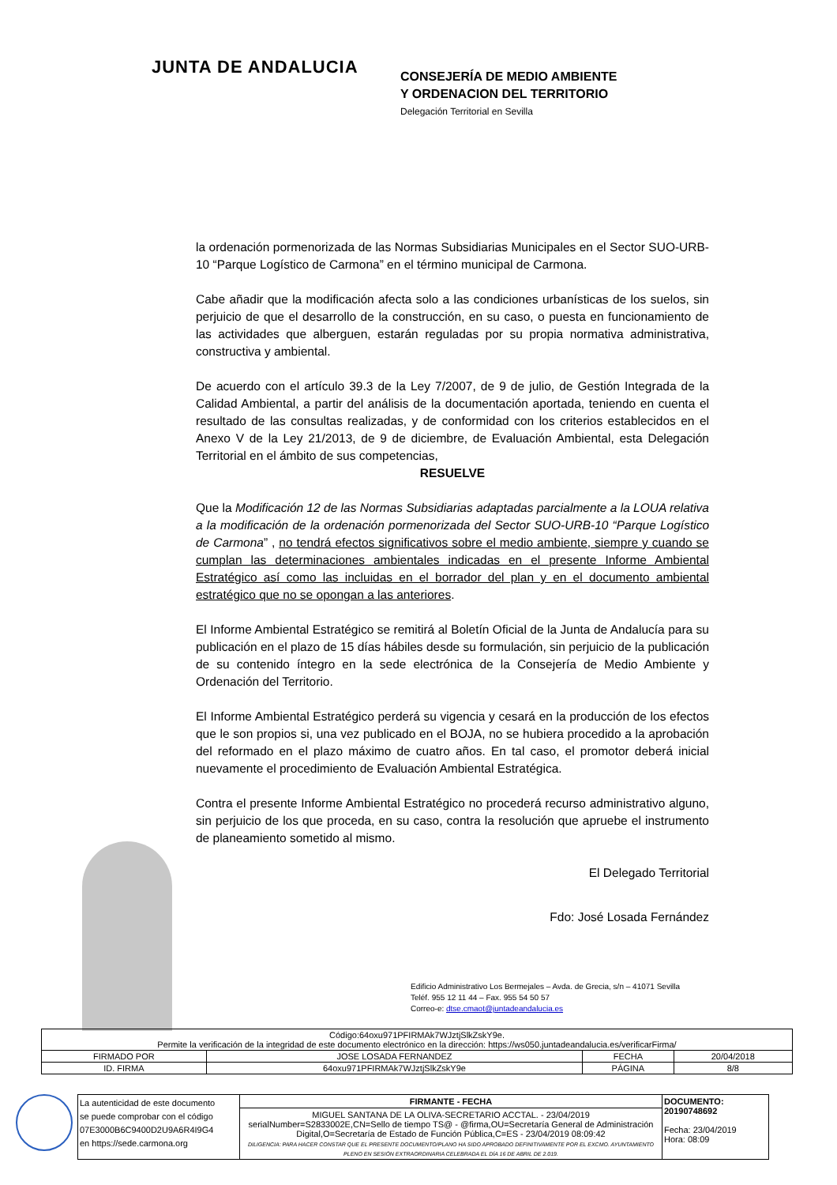JUNTA DE ANDALUCIA
CONSEJERÍA DE MEDIO AMBIENTE
Y ORDENACION DEL TERRITORIO
Delegación Territorial en Sevilla
la ordenación pormenorizada de las Normas Subsidiarias Municipales en el Sector SUO-URB-10 “Parque Logístico de Carmona” en el término municipal de Carmona.
Cabe añadir que la modificación afecta solo a las condiciones urbanísticas de los suelos, sin perjuicio de que el desarrollo de la construcción, en su caso, o puesta en funcionamiento de las actividades que alberguen, estarán reguladas por su propia normativa administrativa, constructiva y ambiental.
De acuerdo con el artículo 39.3 de la Ley 7/2007, de 9 de julio, de Gestión Integrada de la Calidad Ambiental, a partir del análisis de la documentación aportada, teniendo en cuenta el resultado de las consultas realizadas, y de conformidad con los criterios establecidos en el Anexo V de la Ley 21/2013, de 9 de diciembre, de Evaluación Ambiental, esta Delegación Territorial en el ámbito de sus competencias,
RESUELVE
Que la Modificación 12 de las Normas Subsidiarias adaptadas parcialmente a la LOUA relativa a la modificación de la ordenación pormenorizada del Sector SUO-URB-10 “Parque Logístico de Carmona” , no tendrá efectos significativos sobre el medio ambiente, siempre y cuando se cumplan las determinaciones ambientales indicadas en el presente Informe Ambiental Estratégico así como las incluidas en el borrador del plan y en el documento ambiental estratégico que no se opongan a las anteriores.
El Informe Ambiental Estratégico se remitirá al Boletín Oficial de la Junta de Andalucía para su publicación en el plazo de 15 días hábiles desde su formulación, sin perjuicio de la publicación de su contenido íntegro en la sede electrónica de la Consejería de Medio Ambiente y Ordenación del Territorio.
El Informe Ambiental Estratégico perderá su vigencia y cesará en la producción de los efectos que le son propios si, una vez publicado en el BOJA, no se hubiera procedido a la aprobación del reformado en el plazo máximo de cuatro años. En tal caso, el promotor deberá inicial nuevamente el procedimiento de Evaluación Ambiental Estratégica.
Contra el presente Informe Ambiental Estratégico no procederá recurso administrativo alguno, sin perjuicio de los que proceda, en su caso, contra la resolución que apruebe el instrumento de planeamiento sometido al mismo.
El Delegado Territorial
Fdo: José Losada Fernández
Edificio Administrativo Los Bermejales – Avda. de Grecia, s/n – 41071 Sevilla
Teléf. 955 12 11 44 – Fax. 955 54 50 57
Correo-e: dtse.cmaot@juntadeandalucia.es
| Código:64oxu971PFIRMAk7WJztjSlkZskY9e. Permite la verificación de la integridad de este documento electrónico en la dirección: https://ws050.juntadeandalucia.es/verificarFirma/ | | | |
| FIRMADO POR | JOSE LOSADA FERNANDEZ | FECHA | 20/04/2018 |
| ID. FIRMA | 64oxu971PFIRMAk7WJztjSlkZskY9e | PÁGINA | 8/8 |
| La autenticidad de este documento se puede comprobar con el código 07E3000B6C9400D2U9A6R4I9G4 en https://sede.carmona.org | FIRMANTE - FECHA | DOCUMENTO: 20190748692 Fecha: 23/04/2019 Hora: 08:09 |
| | MIGUEL SANTANA DE LA OLIVA-SECRETARIO ACCTAL. - 23/04/2019 serialNumber=S2833002E,CN=Sello de tiempo TS@ - @firma,OU=Secretaría General de Administración Digital,O=Secretaría de Estado de Función Pública,C=ES - 23/04/2019 08:09:42 DILIGENCIA: PARA HACER CONSTAR QUE EL PRESENTE DOCUMENTO/PLANO HA SIDO APROBADO DEFINITIVAMENTE POR EL EXCMO. AYUNTAMIENTO PLENO EN SESIÓN EXTRAORDINARIA CELEBRADA EL DÍA 16 DE ABRIL DE 2.019. | |